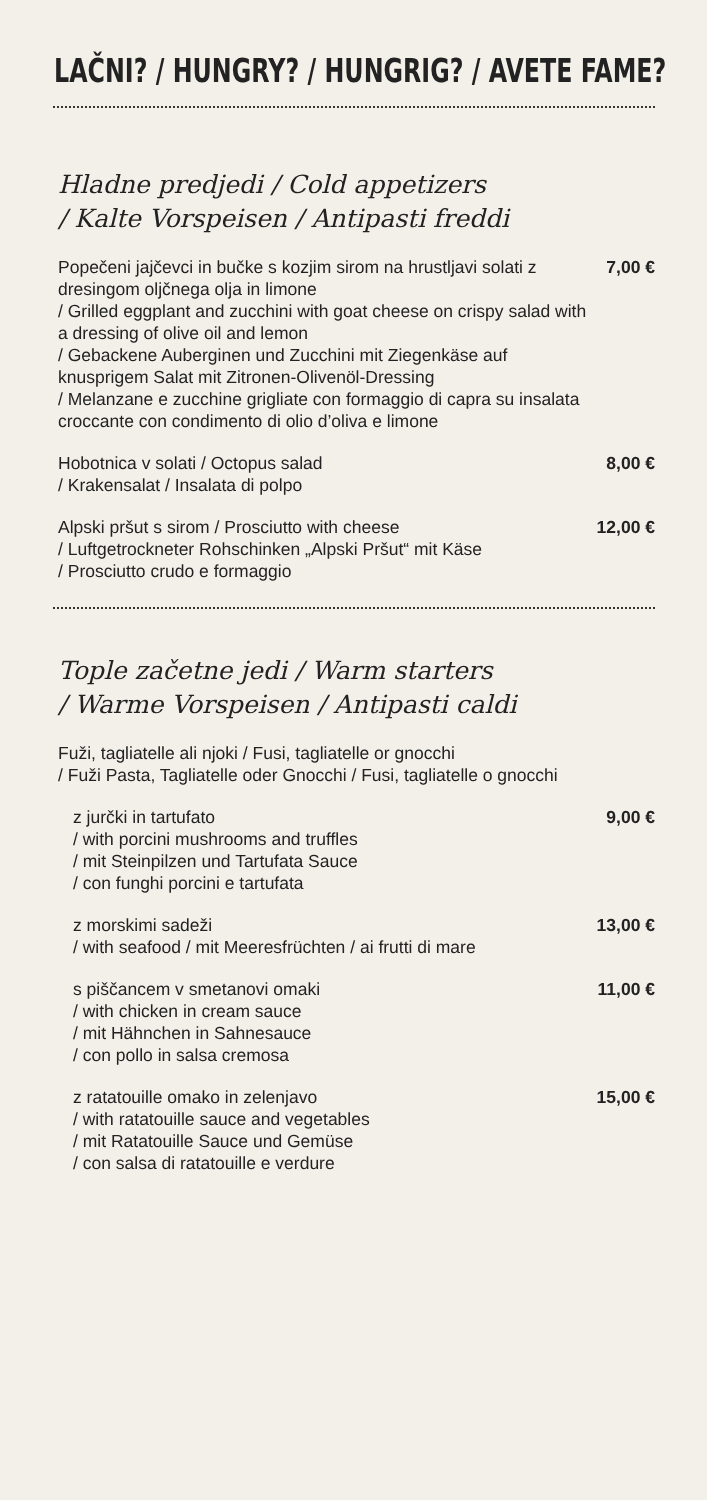LAČNI? / HUNGRY? / HUNGRIG? / AVETE FAME?
Hladne predjedi / Cold appetizers
/ Kalte Vorspeisen / Antipasti freddi
Popečeni jajčevci in bučke s kozjim sirom na hrustljavi solati z dresingom oljčnega olja in limone
/ Grilled eggplant and zucchini with goat cheese on crispy salad with a dressing of olive oil and lemon
/ Gebackene Auberginen und Zucchini mit Ziegenkäse auf knusprigem Salat mit Zitronen-Olivenöl-Dressing
/ Melanzane e zucchine grigliate con formaggio di capra su insalata croccante con condimento di olio d’oliva e limone
7,00 €
Hobotnica v solati / Octopus salad
/ Krakensalat / Insalata di polpo
8,00 €
Alpski pršut s sirom / Prosciutto with cheese
/ Luftgetrockneter Rohschinken „Alpski Pršut“ mit Käse
/ Prosciutto crudo e formaggio
12,00 €
Tople začetne jedi / Warm starters
/ Warme Vorspeisen / Antipasti caldi
Fuži, tagliatelle ali njoki / Fusi, tagliatelle or gnocchi
/ Fuži Pasta, Tagliatelle oder Gnocchi / Fusi, tagliatelle o gnocchi
z jurčki in tartufato
/ with porcini mushrooms and truffles
/ mit Steinpilzen und Tartufata Sauce
/ con funghi porcini e tartufata
9,00 €
z morskimi sadeži
/ with seafood / mit Meeresfrüchten / ai frutti di mare
13,00 €
s piščancem v smetanovi omaki
/ with chicken in cream sauce
/ mit Hähnchen in Sahnesauce
/ con pollo in salsa cremosa
11,00 €
z ratatouille omako in zelenjavo
/ with ratatouille sauce and vegetables
/ mit Ratatouille Sauce und Gemüse
/ con salsa di ratatouille e verdure
15,00 €